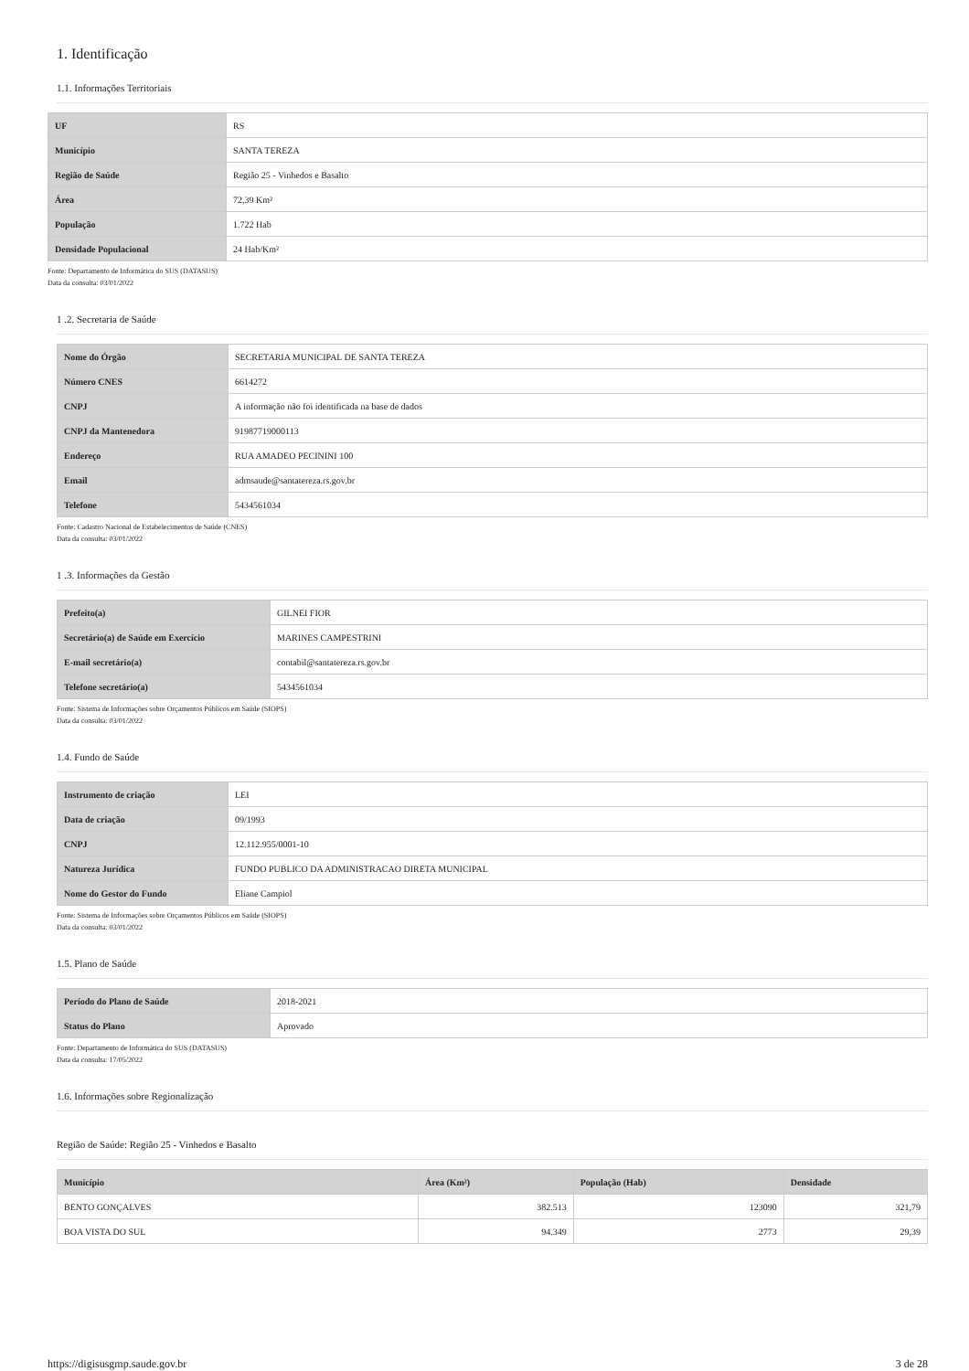1. Identificação
1.1. Informações Territoriais
| UF | RS |
| Município | SANTA TEREZA |
| Região de Saúde | Região 25 - Vinhedos e Basalto |
| Área | 72,39 Km² |
| População | 1.722 Hab |
| Densidade Populacional | 24 Hab/Km² |
Fonte: Departamento de Informática do SUS (DATASUS)
Data da consulta: 03/01/2022
1 .2. Secretaria de Saúde
| Nome do Órgão | SECRETARIA MUNICIPAL DE SANTA TEREZA |
| Número CNES | 6614272 |
| CNPJ | A informação não foi identificada na base de dados |
| CNPJ da Mantenedora | 91987719000113 |
| Endereço | RUA AMADEO PECININI 100 |
| Email | admsaude@santatereza.rs.gov.br |
| Telefone | 5434561034 |
Fonte: Cadastro Nacional de Estabelecimentos de Saúde (CNES)
Data da consulta: 03/01/2022
1 .3. Informações da Gestão
| Prefeito(a) | GILNEI FIOR |
| Secretário(a) de Saúde em Exercício | MARINES CAMPESTRINI |
| E-mail secretário(a) | contabil@santatereza.rs.gov.br |
| Telefone secretário(a) | 5434561034 |
Fonte: Sistema de Informações sobre Orçamentos Públicos em Saúde (SIOPS)
Data da consulta: 03/01/2022
1.4. Fundo de Saúde
| Instrumento de criação | LEI |
| Data de criação | 09/1993 |
| CNPJ | 12.112.955/0001-10 |
| Natureza Jurídica | FUNDO PUBLICO DA ADMINISTRACAO DIRETA MUNICIPAL |
| Nome do Gestor do Fundo | Eliane Campiol |
Fonte: Sistema de Informações sobre Orçamentos Públicos em Saúde (SIOPS)
Data da consulta: 03/01/2022
1.5. Plano de Saúde
| Período do Plano de Saúde | 2018-2021 |
| Status do Plano | Aprovado |
Fonte: Departamento de Informática do SUS (DATASUS)
Data da consulta: 17/05/2022
1.6. Informações sobre Regionalização
Região de Saúde: Região 25 - Vinhedos e Basalto
| Município | Área (Km²) | População (Hab) | Densidade |
| --- | --- | --- | --- |
| BENTO GONÇALVES | 382.513 | 123090 | 321,79 |
| BOA VISTA DO SUL | 94.349 | 2773 | 29,39 |
https://digisusgmp.saude.gov.br 3 de 28